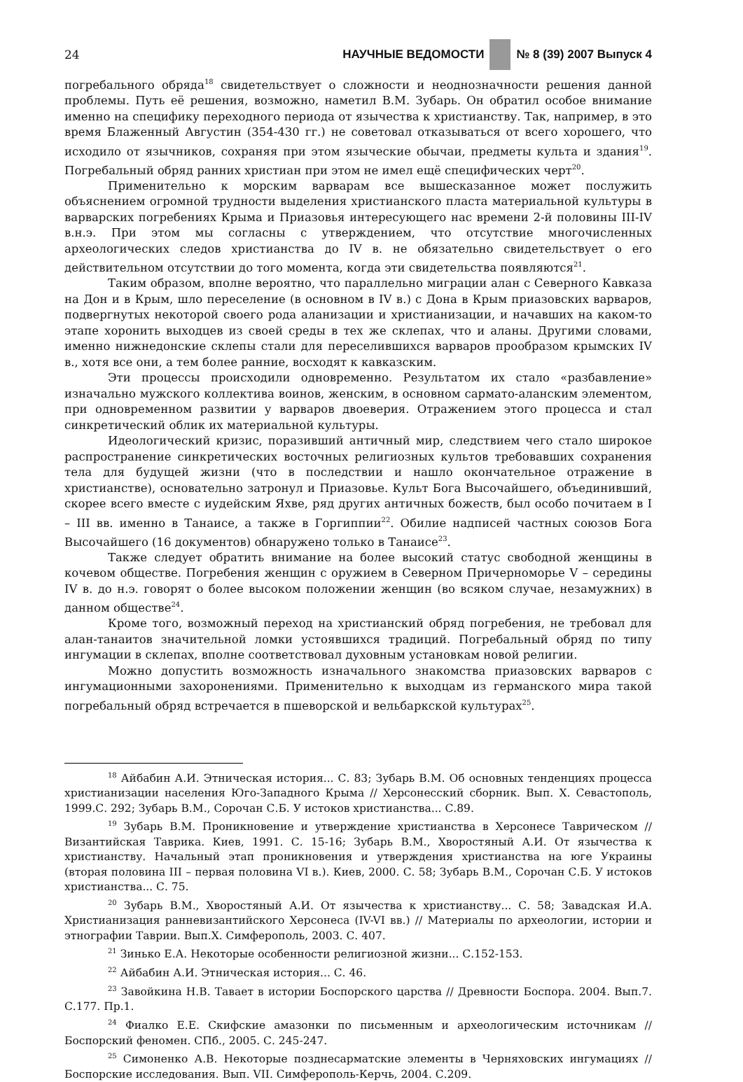24 НАУЧНЫЕ ВЕДОМОСТИ № 8 (39) 2007 Выпуск 4
погребального обряда<sup>18</sup> свидетельствует о сложности и неоднозначности решения данной проблемы. Путь её решения, возможно, наметил В.М. Зубарь. Он обратил особое внимание именно на специфику переходного периода от язычества к христианству. Так, например, в это время Блаженный Августин (354-430 гг.) не советовал отказываться от всего хорошего, что исходило от язычников, сохраняя при этом языческие обычаи, предметы культа и здания<sup>19</sup>. Погребальный обряд ранних христиан при этом не имел ещё специфических черт<sup>20</sup>.
Применительно к морским варварам все вышесказанное может послужить объяснением огромной трудности выделения христианского пласта материальной культуры в варварских погребениях Крыма и Приазовья интересующего нас времени 2-й половины III-IV в.н.э. При этом мы согласны с утверждением, что отсутствие многочисленных археологических следов христианства до IV в. не обязательно свидетельствует о его действительном отсутствии до того момента, когда эти свидетельства появляются<sup>21</sup>.
Таким образом, вполне вероятно, что параллельно миграции алан с Северного Кавказа на Дон и в Крым, шло переселение (в основном в IV в.) с Дона в Крым приазовских варваров, подвергнутых некоторой своего рода аланизации и христианизации, и начавших на каком-то этапе хоронить выходцев из своей среды в тех же склепах, что и аланы. Другими словами, именно нижнедонские склепы стали для переселившихся варваров прообразом крымских IV в., хотя все они, а тем более ранние, восходят к кавказским.
Эти процессы происходили одновременно. Результатом их стало «разбавление» изначально мужского коллектива воинов, женским, в основном сармато-аланским элементом, при одновременном развитии у варваров двоеверия. Отражением этого процесса и стал синкретический облик их материальной культуры.
Идеологический кризис, поразивший античный мир, следствием чего стало широкое распространение синкретических восточных религиозных культов требовавших сохранения тела для будущей жизни (что в последствии и нашло окончательное отражение в христианстве), основательно затронул и Приазовье. Культ Бога Высочайшего, объединивший, скорее всего вместе с иудейским Яхве, ряд других античных божеств, был особо почитаем в I – III вв. именно в Танаисе, а также в Горгиппии<sup>22</sup>. Обилие надписей частных союзов Бога Высочайшего (16 документов) обнаружено только в Танаисе<sup>23</sup>.
Также следует обратить внимание на более высокий статус свободной женщины в кочевом обществе. Погребения женщин с оружием в Северном Причерноморье V – середины IV в. до н.э. говорят о более высоком положении женщин (во всяком случае, незамужних) в данном обществе<sup>24</sup>.
Кроме того, возможный переход на христианский обряд погребения, не требовал для алан-танаитов значительной ломки устоявшихся традиций. Погребальный обряд по типу ингумации в склепах, вполне соответствовал духовным установкам новой религии.
Можно допустить возможность изначального знакомства приазовских варваров с ингумационными захоронениями. Применительно к выходцам из германского мира такой погребальный обряд встречается в пшеворской и вельбаркской культурах<sup>25</sup>.
<sup>18</sup> Айбабин А.И. Этническая история... С. 83; Зубарь В.М. Об основных тенденциях процесса христианизации населения Юго-Западного Крыма // Херсонесский сборник. Вып. X. Севастополь, 1999.С. 292; Зубарь В.М., Сорочан С.Б. У истоков христианства... С.89.
<sup>19</sup> Зубарь В.М. Проникновение и утверждение христианства в Херсонесе Таврическом // Византийская Таврика. Киев, 1991. С. 15-16; Зубарь В.М., Хворостяный А.И. От язычества к христианству. Начальный этап проникновения и утверждения христианства на юге Украины (вторая половина III – первая половина VI в.). Киев, 2000. С. 58; Зубарь В.М., Сорочан С.Б. У истоков христианства... С. 75.
<sup>20</sup> Зубарь В.М., Хворостяный А.И. От язычества к христианству... С. 58; Завадская И.А. Христианизация ранневизантийского Херсонеса (IV-VI вв.) // Материалы по археологии, истории и этнографии Таврии. Вып.X. Симферополь, 2003. С. 407.
<sup>21</sup> Зинько Е.А. Некоторые особенности религиозной жизни... С.152-153.
<sup>22</sup> Айбабин А.И. Этническая история... С. 46.
<sup>23</sup> Завойкина Н.В. Тавает в истории Боспорского царства // Древности Боспора. 2004. Вып.7. С.177. Пр.1.
<sup>24</sup> Фиалко Е.Е. Скифские амазонки по письменным и археологическим источникам // Боспорский феномен. СПб., 2005. С. 245-247.
<sup>25</sup> Симоненко А.В. Некоторые позднесарматские элементы в Черняховских ингумациях // Боспорские исследования. Вып. VII. Симферополь-Керчь, 2004. С.209.